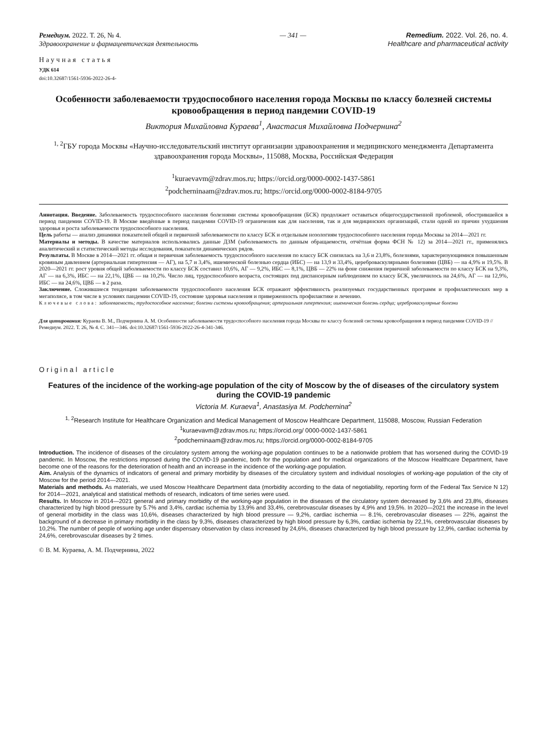Ремедиум. 2022. Т. 26, № 4.
Здравоохранение и фармацевтическая деятельность
— 341 — Remedium. 2022. Vol. 26, no. 4.
Healthcare and pharmaceutical activity
Научная статья
УДК 614
doi:10.32687/1561-5936-2022-26-4-
Особенности заболеваемости трудоспособного населения города Москвы по классу болезней системы кровообращения в период пандемии COVID-19
Виктория Михайловна Кураева<sup>1</sup>, Анастасия Михайловна Подчернина<sup>2</sup>
<sup>1, 2</sup>ГБУ города Москвы «Научно-исследовательский институт организации здравоохранения и медицинского менеджмента Департамента здравоохранения города Москвы», 115088, Москва, Российская Федерация
<sup>1</sup> kuraevavm@zdrav.mos.ru; https://orcid.org/0000-0002-1437-5861
<sup>2</sup> podcherninaam@zdrav.mos.ru; https://orcid.org/0000-0002-8184-9705
Аннотация. Введение. Заболеваемость трудоспособного населения болезнями системы кровообращения (БСК) продолжает оставаться общегосударственной проблемой, обострившейся в период пандемии COVID-19. В Москве введённые в период пандемии COVID-19 ограничения как для населения, так и для медицинских организаций, стали одной из причин ухудшения здоровья и роста заболеваемости трудоспособного населения.
Цель работы — анализ динамики показателей общей и первичной заболеваемости по классу БСК и отдельным нозологиям трудоспособного населения города Москвы за 2014—2021 гг.
Материалы и методы. В качестве материалов использовались данные ДЗМ (заболеваемость по данным обращаемости, отчётная форма ФСН № 12) за 2014—2021 гг., применялись аналитический и статистический методы исследования, показатели динамических рядов.
Результаты. В Москве в 2014—2021 гг. общая и первичная заболеваемость трудоспособного населения по классу БСК снизилась на 3,6 и 23,8%, болезнями, характеризующимися повышенным кровяным давлением (артериальная гипертензия — АГ), на 5,7 и 3,4%, ишемической болезнью сердца (ИБС) — на 13,9 и 33,4%, цереброваскулярными болезнями (ЦВБ) — на 4,9% и 19,5%. В 2020—2021 гг. рост уровня общей заболеваемости по классу БСК составил 10,6%, АГ — 9,2%, ИБС — 8,1%, ЦВБ — 22% на фоне снижения первичной заболеваемости по классу БСК на 9,3%, АГ — на 6,3%, ИБС — на 22,1%, ЦВБ — на 10,2%. Число лиц, трудоспособного возраста, состоящих под диспансерным наблюдением по классу БСК, увеличилось на 24,6%, АГ — на 12,9%, ИБС — на 24,6%, ЦВБ — в 2 раза.
Заключение. Сложившиеся тенденции заболеваемости трудоспособного населения БСК отражают эффективность реализуемых государственных программ и профилактических мер в мегаполисе, в том числе в условиях пандемии COVID-19, состояние здоровья населения и приверженность профилактике и лечению.
Ключевые слова: заболеваемость; трудоспособное население; болезни системы кровообращения; артериальная гипертензия; ишемическая болезнь сердца; цереброваскулярные болезни
Для цитирования: Кураева В. М., Подчернина А. М. Особенности заболеваемости трудоспособного населения города Москвы по классу болезней системы кровообращения в период пандемии COVID-19 // Ремедиум. 2022. Т. 26, № 4. С. 341—346. doi:10.32687/1561-5936-2022-26-4-341-346.
Original article
Features of the incidence of the working-age population of the city of Moscow by the of diseases of the circulatory system during the COVID-19 pandemic
Victoria M. Kuraeva<sup>1</sup>, Anastasiya M. Podchernina<sup>2</sup>
<sup>1, 2</sup>Research Institute for Healthcare Organization and Medical Management of Moscow Healthcare Department, 115088, Moscow, Russian Federation
<sup>1</sup> kuraevavm@zdrav.mos.ru; https://orcid.org/ 0000-0002-1437-5861
<sup>2</sup> podcherninaam@zdrav.mos.ru; https://orcid.org/0000-0002-8184-9705
Introduction. The incidence of diseases of the circulatory system among the working-age population continues to be a nationwide problem that has worsened during the COVID-19 pandemic. In Moscow, the restrictions imposed during the COVID-19 pandemic, both for the population and for medical organizations of the Moscow Healthcare Department, have become one of the reasons for the deterioration of health and an increase in the incidence of the working-age population.
Aim. Analysis of the dynamics of indicators of general and primary morbidity by diseases of the circulatory system and individual nosologies of working-age population of the city of Moscow for the period 2014—2021.
Materials and methods. As materials, we used Moscow Healthcare Department data (morbidity according to the data of negotiability, reporting form of the Federal Tax Service N 12) for 2014—2021, analytical and statistical methods of research, indicators of time series were used.
Results. In Moscow in 2014—2021 general and primary morbidity of the working-age population in the diseases of the circulatory system decreased by 3,6% and 23,8%, diseases characterized by high blood pressure by 5.7% and 3,4%, cardiac ischemia by 13,9% and 33,4%, cerebrovascular diseases by 4,9% and 19,5%. In 2020—2021 the increase in the level of general morbidity in the class was 10,6%, diseases characterized by high blood pressure — 9,2%, cardiac ischemia — 8.1%, cerebrovascular diseases — 22%, against the background of a decrease in primary morbidity in the class by 9,3%, diseases characterized by high blood pressure by 6,3%, cardiac ischemia by 22,1%, cerebrovascular diseases by 10,2%. The number of people of working age under dispensary observation by class increased by 24,6%, diseases characterized by high blood pressure by 12,9%, cardiac ischemia by 24,6%, cerebrovascular diseases by 2 times.
© В. М. Кураева, А. М. Подчернина, 2022